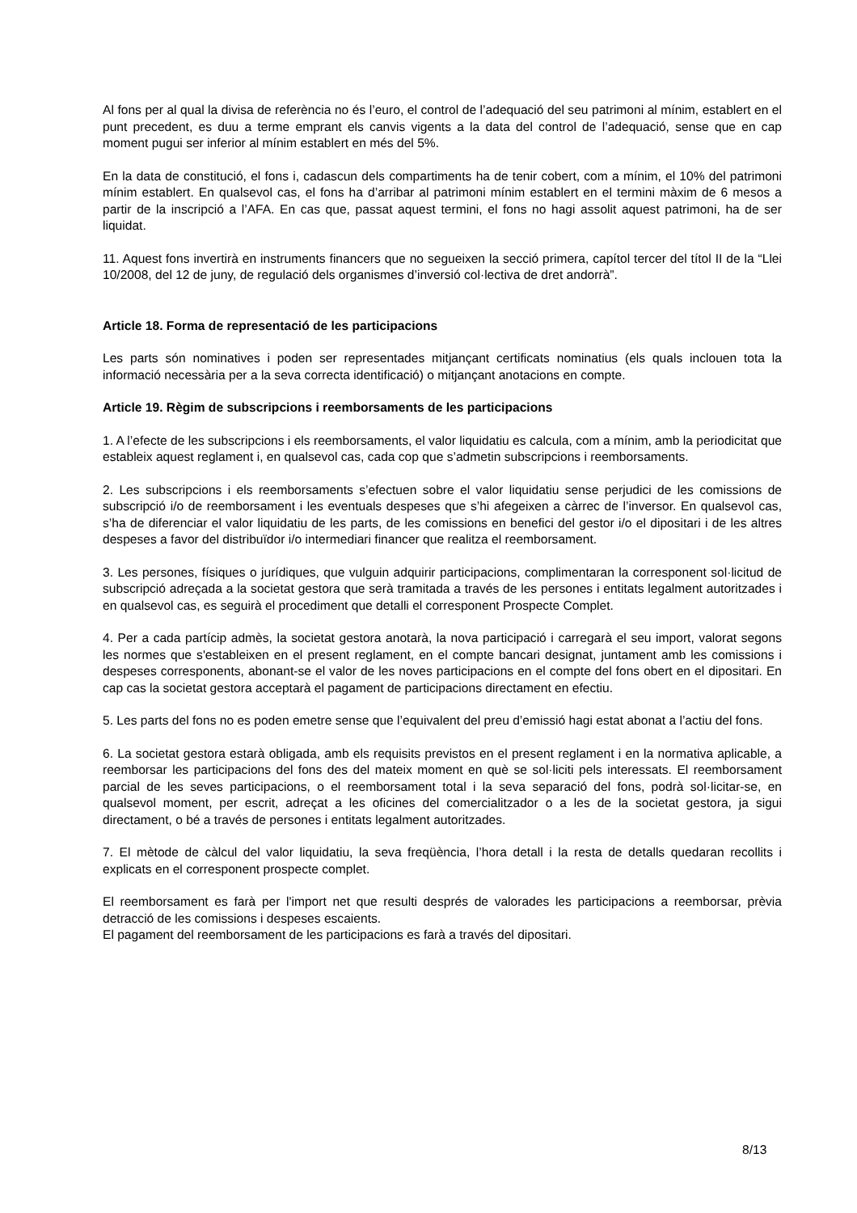Al fons per al qual la divisa de referència no és l’euro, el control de l’adequació del seu patrimoni al mínim, establert en el punt precedent, es duu a terme emprant els canvis vigents a la data del control de l’adequació, sense que en cap moment pugui ser inferior al mínim establert en més del 5%.
En la data de constitució, el fons i, cadascun dels compartiments ha de tenir cobert, com a mínim, el 10% del patrimoni mínim establert. En qualsevol cas, el fons ha d’arribar al patrimoni mínim establert en el termini màxim de 6 mesos a partir de la inscripció a l’AFA. En cas que, passat aquest termini, el fons no hagi assolit aquest patrimoni, ha de ser liquidat.
11. Aquest fons invertirà en instruments financers que no segueixen la secció primera, capítol tercer del títol II de la “Llei 10/2008, del 12 de juny, de regulació dels organismes d’inversió col·lectiva de dret andorrà”.
Article 18. Forma de representació de les participacions
Les parts són nominatives i poden ser representades mitjançant certificats nominatius (els quals inclouen tota la informació necessària per a la seva correcta identificació) o mitjançant anotacions en compte.
Article 19. Règim de subscripcions i reemborsaments de les participacions
1. A l’efecte de les subscripcions i els reemborsaments, el valor liquidatiu es calcula, com a mínim, amb la periodicitat que estableix aquest reglament i, en qualsevol cas, cada cop que s’admetin subscripcions i reemborsaments.
2. Les subscripcions i els reemborsaments s’efectuen sobre el valor liquidatiu sense perjudici de les comissions de subscripció i/o de reemborsament i les eventuals despeses que s’hi afegeixen a càrrec de l’inversor. En qualsevol cas, s’ha de diferenciar el valor liquidatiu de les parts, de les comissions en benefici del gestor i/o el dipositari i de les altres despeses a favor del distribuïdor i/o intermediari financer que realitza el reemborsament.
3. Les persones, físiques o jurídiques, que vulguin adquirir participacions, complimentaran la corresponent sol·licitud de subscripció adreçada a la societat gestora que serà tramitada a través de les persones i entitats legalment autoritzades i en qualsevol cas, es seguirà el procediment que detalli el corresponent Prospecte Complet.
4. Per a cada partícip admès, la societat gestora anotarà, la nova participació i carregarà el seu import, valorat segons les normes que s'estableixen en el present reglament, en el compte bancari designat, juntament amb les comissions i despeses corresponents, abonant-se el valor de les noves participacions en el compte del fons obert en el dipositari. En cap cas la societat gestora acceptarà el pagament de participacions directament en efectiu.
5. Les parts del fons no es poden emetre sense que l’equivalent del preu d’emissió hagi estat abonat a l’actiu del fons.
6. La societat gestora estarà obligada, amb els requisits previstos en el present reglament i en la normativa aplicable, a reemborsar les participacions del fons des del mateix moment en què se sol·liciti pels interessats. El reemborsament parcial de les seves participacions, o el reemborsament total i la seva separació del fons, podrà sol·licitar-se, en qualsevol moment, per escrit, adreçat a les oficines del comercialitzador o a les de la societat gestora, ja sigui directament, o bé a través de persones i entitats legalment autoritzades.
7. El mètode de càlcul del valor liquidatiu, la seva freqüència, l’hora detall i la resta de detalls quedaran recollits i explicats en el corresponent prospecte complet.
El reemborsament es farà per l'import net que resulti després de valorades les participacions a reemborsar, prèvia detracció de les comissions i despeses escaients.
El pagament del reemborsament de les participacions es farà a través del dipositari.
8/13